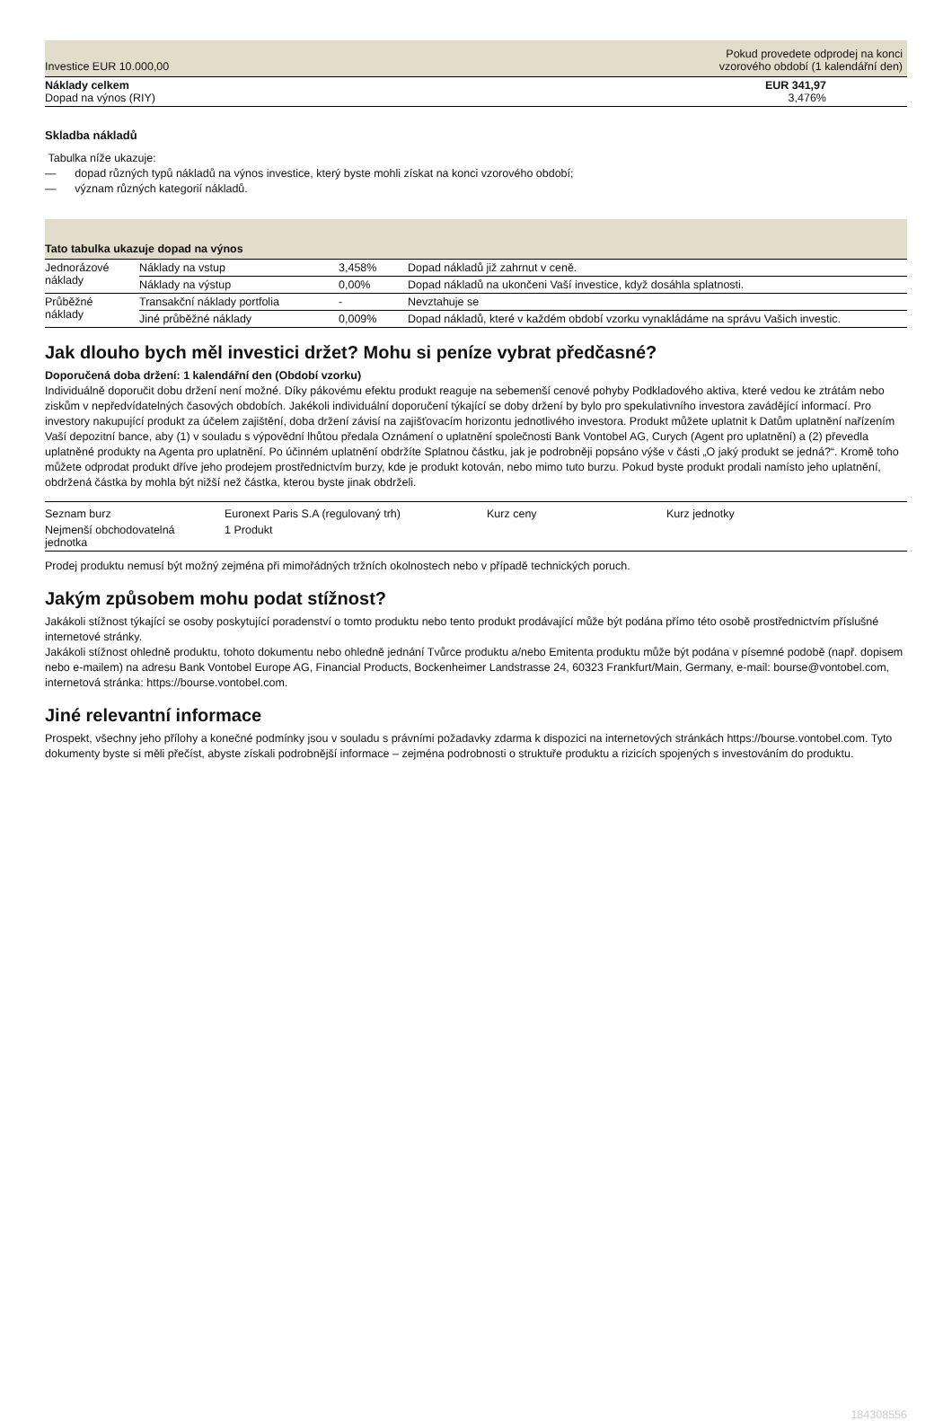| Investice EUR 10.000,00 | Pokud provedete odprodej na konci vzorového období (1 kalendářní den) |
| Náklady celkem Dopad na výnos (RIY) | EUR 341,97 3,476% |
Skladba nákladů
Tabulka níže ukazuje:
— dopad různých typů nákladů na výnos investice, který byste mohli získat na konci vzorového období;
— význam různých kategorií nákladů.
| Tato tabulka ukazuje dopad na výnos | | | |
| --- | --- | --- | --- |
| Jednorázové náklady | Náklady na vstup | 3,458% | Dopad nákladů již zahrnut v ceně. |
| | Náklady na výstup | 0,00% | Dopad nákladů na ukončeni Vaší investice, když dosáhla splatnosti. |
| Průběžné náklady | Transakční náklady portfolia | - | Nevztahuje se |
| | Jiné průběžné náklady | 0,009% | Dopad nákladů, které v každém období vzorku vynakládáme na správu Vašich investic. |
Jak dlouho bych měl investici držet? Mohu si peníze vybrat předčasné?
Doporučená doba držení: 1 kalendářní den (Období vzorku)
Individuálně doporučit dobu držení není možné. Díky pákovému efektu produkt reaguje na sebemenší cenové pohyby Podkladového aktiva, které vedou ke ztrátám nebo ziskům v nepředvídatelných časových obdobích. Jakékoli individuální doporučení týkající se doby držení by bylo pro spekulativního investora zavádějící informací. Pro investory nakupující produkt za účelem zajištění, doba držení závisí na zajišťovacím horizontu jednotlivého investora. Produkt můžete uplatnit k Datům uplatnění nařízením Vaší depozitní bance, aby (1) v souladu s výpovědní lhůtou předala Oznámení o uplatnění společnosti Bank Vontobel AG, Curych (Agent pro uplatnění) a (2) převedla uplatněné produkty na Agenta pro uplatnění. Po účinném uplatnění obdržíte Splatnou částku, jak je podrobněji popsáno výše v části „O jaký produkt se jedná?“. Kromě toho můžete odprodat produkt dříve jeho prodejem prostřednictvím burzy, kde je produkt kotován, nebo mimo tuto burzu. Pokud byste produkt prodali namísto jeho uplatnění, obdržená částka by mohla být nižší než částka, kterou byste jinak obdrželi.
| Seznam burz | Euronext Paris S.A (regulovaný trh) | Kurz ceny | Kurz jednotky |
| Nejmenší obchodovatelná jednotka | 1 Produkt | | |
Prodej produktu nemusí být možný zejména při mimořádných tržních okolnostech nebo v případě technických poruch.
Jakým způsobem mohu podat stížnost?
Jakákoli stížnost týkající se osoby poskytující poradenství o tomto produktu nebo tento produkt prodávající může být podána přímo této osobě prostřednictvím příslušné internetové stránky.
Jakákoli stížnost ohledně produktu, tohoto dokumentu nebo ohledně jednání Tvůrce produktu a/nebo Emitenta produktu může být podána v písemné podobě (např. dopisem nebo e-mailem) na adresu Bank Vontobel Europe AG, Financial Products, Bockenheimer Landstrasse 24, 60323 Frankfurt/Main, Germany, e-mail: bourse@vontobel.com, internetová stránka: https://bourse.vontobel.com.
Jiné relevantní informace
Prospekt, všechny jeho přílohy a konečné podmínky jsou v souladu s právními požadavky zdarma k dispozici na internetových stránkách https://bourse.vontobel.com. Tyto dokumenty byste si měli přečíst, abyste získali podrobnější informace – zejména podrobnosti o struktuře produktu a rizicích spojených s investováním do produktu.
184308556